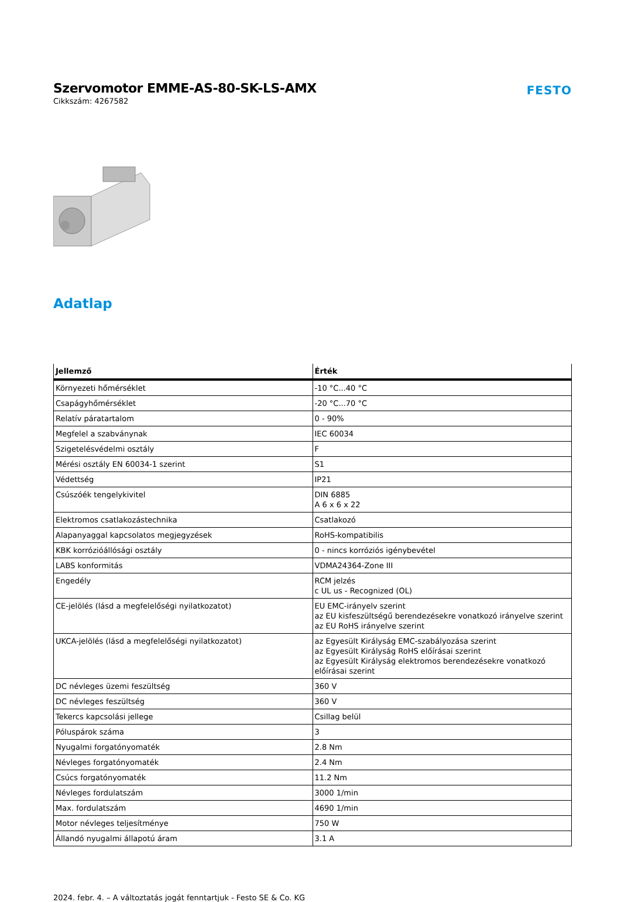Szervomotor EMME-AS-80-SK-LS-AMX
Cikkszám: 4267582
FESTO
Adatlap
| Jellemző | Érték |
| --- | --- |
| Környezeti hőmérséklet | -10 °C...40 °C |
| Csapágyhőmérséklet | -20 °C...70 °C |
| Relatív páratartalom | 0 - 90% |
| Megfelel a szabványnak | IEC 60034 |
| Szigetelésvédelmi osztály | F |
| Mérési osztály EN 60034-1 szerint | S1 |
| Védettség | IP21 |
| Csúszóék tengelykivitel | DIN 6885 A 6 x 6 x 22 |
| Elektromos csatlakozástechnika | Csatlakozó |
| Alapanyaggal kapcsolatos megjegyzések | RoHS-kompatibilis |
| KBK korrózióállósági osztály | 0 - nincs korróziós igénybevétel |
| LABS konformitás | VDMA24364-Zone III |
| Engedély | RCM jelzés c UL us - Recognized (OL) |
| CE-jelölés (lásd a megfelelőségi nyilatkozatot) | EU EMC-irányelv szerint az EU kisfeszültségű berendezésekre vonatkozó irányelve szerint az EU RoHS irányelve szerint |
| UKCA-jelölés (lásd a megfelelőségi nyilatkozatot) | az Egyesült Királyság EMC-szabályozása szerint az Egyesült Királyság RoHS előírásai szerint az Egyesült Királyság elektromos berendezésekre vonatkozó előírásai szerint |
| DC névleges üzemi feszültség | 360 V |
| DC névleges feszültség | 360 V |
| Tekercs kapcsolási jellege | Csillag belül |
| Póluspárok száma | 3 |
| Nyugalmi forgatónyomaték | 2.8 Nm |
| Névleges forgatónyomaték | 2.4 Nm |
| Csúcs forgatónyomaték | 11.2 Nm |
| Névleges fordulatszám | 3000 1/min |
| Max. fordulatszám | 4690 1/min |
| Motor névleges teljesítménye | 750 W |
| Állandó nyugalmi állapotú áram | 3.1 A |
2024. febr. 4. – A változtatás jogát fenntartjuk - Festo SE & Co. KG